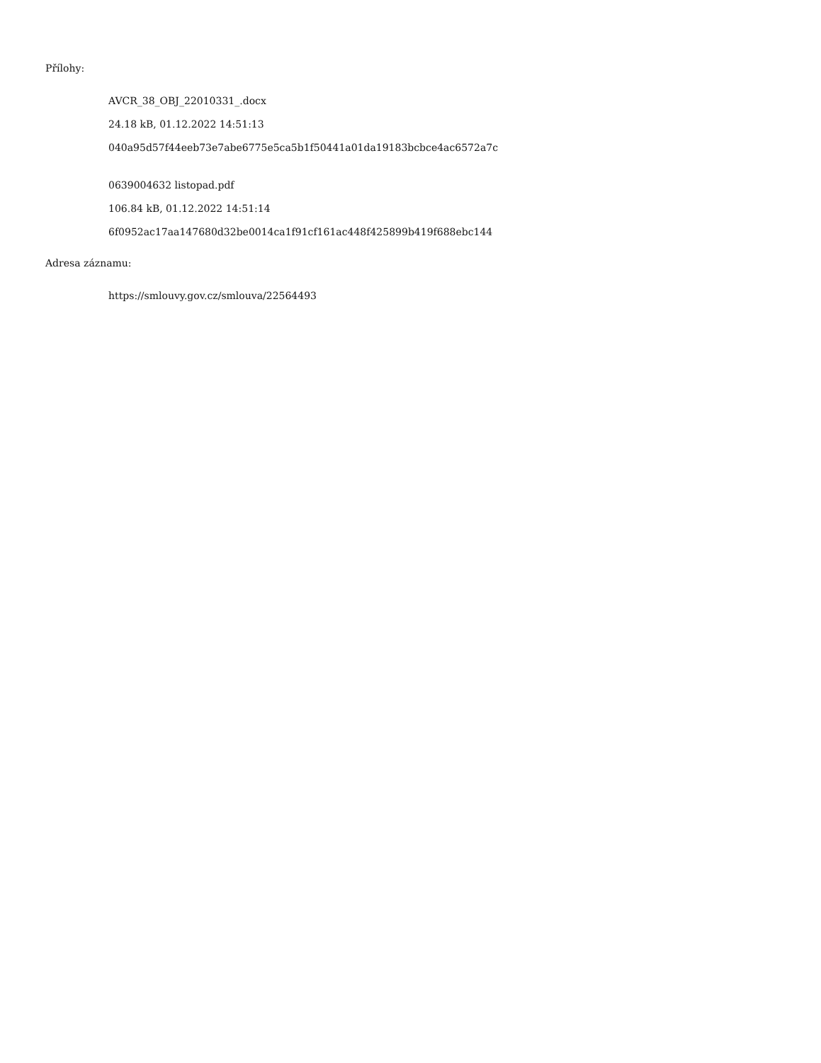Přílohy:
AVCR_38_OBJ_22010331_.docx
24.18 kB, 01.12.2022 14:51:13
040a95d57f44eeb73e7abe6775e5ca5b1f50441a01da19183bcbce4ac6572a7c
0639004632 listopad.pdf
106.84 kB, 01.12.2022 14:51:14
6f0952ac17aa147680d32be0014ca1f91cf161ac448f425899b419f688ebc144
Adresa záznamu:
https://smlouvy.gov.cz/smlouva/22564493